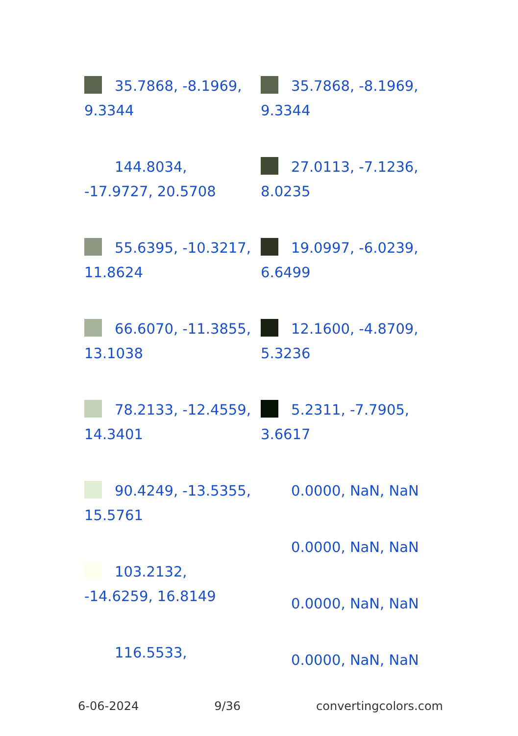35.7868, -8.1969, 9.3344
144.8034, -17.9727, 20.5708
55.6395, -10.3217, 11.8624
66.6070, -11.3855, 13.1038
78.2133, -12.4559, 14.3401
90.4249, -13.5355, 15.5761
103.2132, -14.6259, 16.8149
116.5533,
35.7868, -8.1969, 9.3344
27.0113, -7.1236, 8.0235
19.0997, -6.0239, 6.6499
12.1600, -4.8709, 5.3236
5.2311, -7.7905, 3.6617
0.0000, NaN, NaN
0.0000, NaN, NaN
0.0000, NaN, NaN
0.0000, NaN, NaN
6-06-2024 9/36 convertingcolors.com